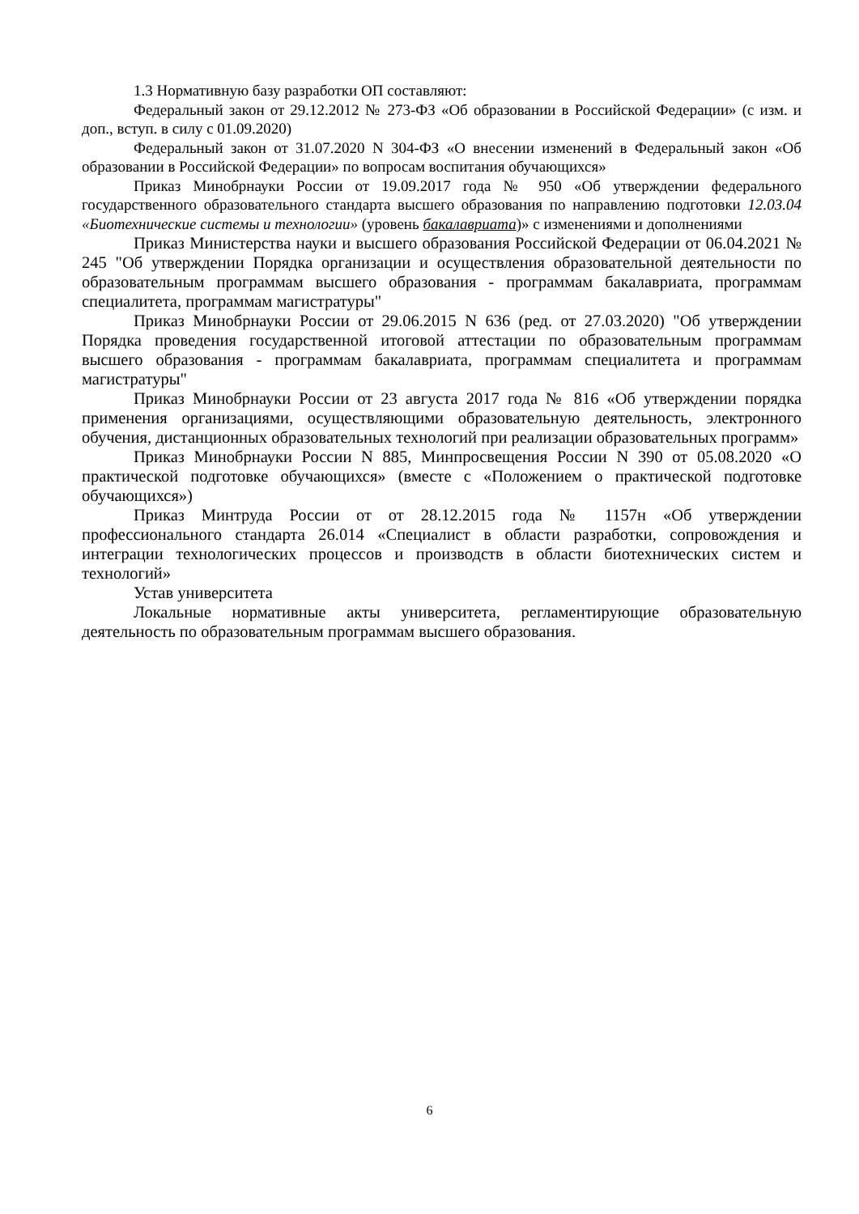1.3 Нормативную базу разработки ОП составляют:
Федеральный закон от 29.12.2012 № 273-ФЗ «Об образовании в Российской Федерации» (с изм. и доп., вступ. в силу с 01.09.2020)
Федеральный закон от 31.07.2020 N 304-ФЗ «О внесении изменений в Федеральный закон «Об образовании в Российской Федерации» по вопросам воспитания обучающихся»
Приказ Минобрнауки России от 19.09.2017 года № 950 «Об утверждении федерального государственного образовательного стандарта высшего образования по направлению подготовки 12.03.04 «Биотехнические системы и технологии» (уровень бакалавриата)» с изменениями и дополнениями
Приказ Министерства науки и высшего образования Российской Федерации от 06.04.2021 № 245 "Об утверждении Порядка организации и осуществления образовательной деятельности по образовательным программам высшего образования - программам бакалавриата, программам специалитета, программам магистратуры"
Приказ Минобрнауки России от 29.06.2015 N 636 (ред. от 27.03.2020) "Об утверждении Порядка проведения государственной итоговой аттестации по образовательным программам высшего образования - программам бакалавриата, программам специалитета и программам магистратуры"
Приказ Минобрнауки России от 23 августа 2017 года № 816 «Об утверждении порядка применения организациями, осуществляющими образовательную деятельность, электронного обучения, дистанционных образовательных технологий при реализации образовательных программ»
Приказ Минобрнауки России N 885, Минпросвещения России N 390 от 05.08.2020 «О практической подготовке обучающихся» (вместе с «Положением о практической подготовке обучающихся»)
Приказ Минтруда России от от 28.12.2015 года № 1157н «Об утверждении профессионального стандарта 26.014 «Специалист в области разработки, сопровождения и интеграции технологических процессов и производств в области биотехнических систем и технологий»
Устав университета
Локальные нормативные акты университета, регламентирующие образовательную деятельность по образовательным программам высшего образования.
6